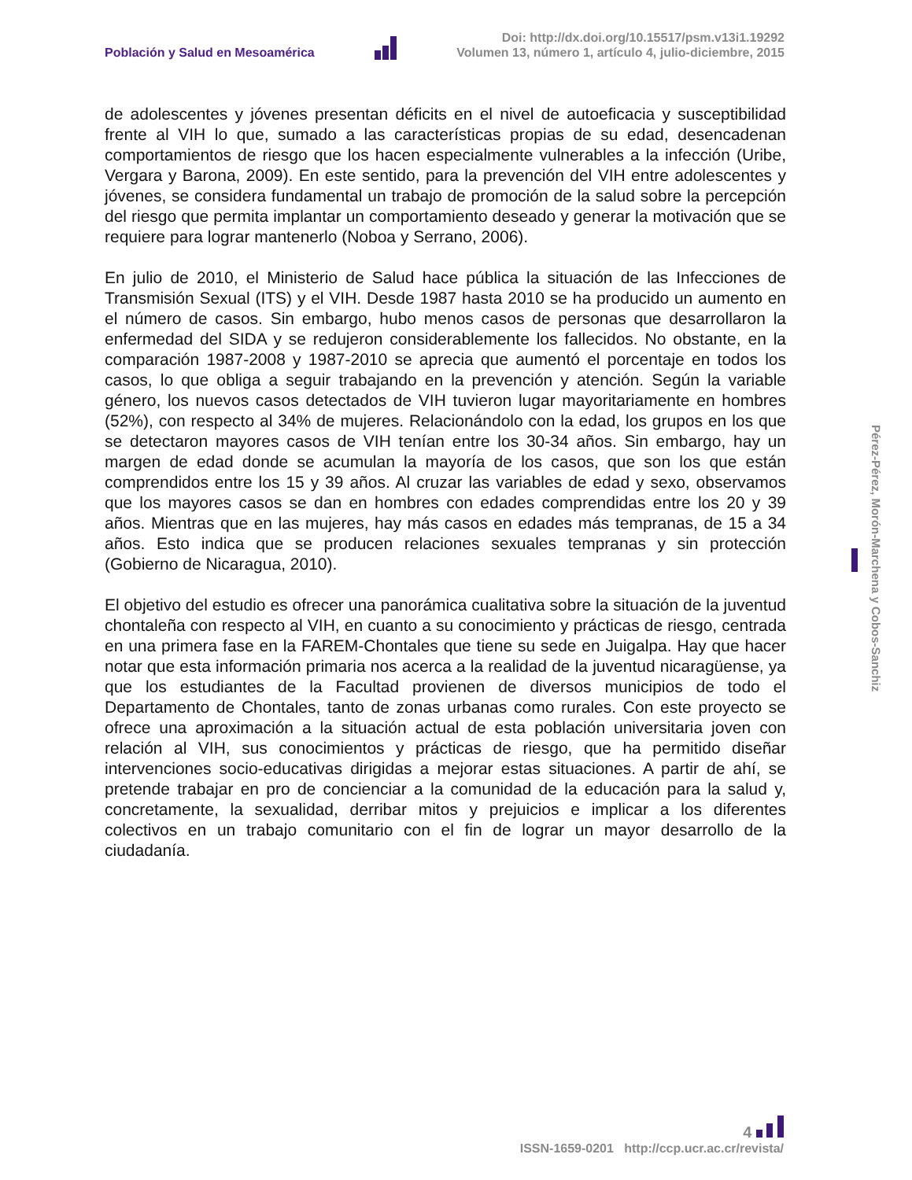Población y Salud en Mesoamérica
Doi: http://dx.doi.org/10.15517/psm.v13i1.19292
Volumen 13, número 1, artículo 4, julio-diciembre, 2015
de adolescentes y jóvenes presentan déficits en el nivel de autoeficacia y susceptibilidad frente al VIH lo que, sumado a las características propias de su edad, desencadenan comportamientos de riesgo que los hacen especialmente vulnerables a la infección (Uribe, Vergara y Barona, 2009). En este sentido, para la prevención del VIH entre adolescentes y jóvenes, se considera fundamental un trabajo de promoción de la salud sobre la percepción del riesgo que permita implantar un comportamiento deseado y generar la motivación que se requiere para lograr mantenerlo (Noboa y Serrano, 2006).
En julio de 2010, el Ministerio de Salud hace pública la situación de las Infecciones de Transmisión Sexual (ITS) y el VIH. Desde 1987 hasta 2010 se ha producido un aumento en el número de casos. Sin embargo, hubo menos casos de personas que desarrollaron la enfermedad del SIDA y se redujeron considerablemente los fallecidos. No obstante, en la comparación 1987-2008 y 1987-2010 se aprecia que aumentó el porcentaje en todos los casos, lo que obliga a seguir trabajando en la prevención y atención. Según la variable género, los nuevos casos detectados de VIH tuvieron lugar mayoritariamente en hombres (52%), con respecto al 34% de mujeres. Relacionándolo con la edad, los grupos en los que se detectaron mayores casos de VIH tenían entre los 30-34 años. Sin embargo, hay un margen de edad donde se acumulan la mayoría de los casos, que son los que están comprendidos entre los 15 y 39 años. Al cruzar las variables de edad y sexo, observamos que los mayores casos se dan en hombres con edades comprendidas entre los 20 y 39 años. Mientras que en las mujeres, hay más casos en edades más tempranas, de 15 a 34 años. Esto indica que se producen relaciones sexuales tempranas y sin protección (Gobierno de Nicaragua, 2010).
El objetivo del estudio es ofrecer una panorámica cualitativa sobre la situación de la juventud chontaleña con respecto al VIH, en cuanto a su conocimiento y prácticas de riesgo, centrada en una primera fase en la FAREM-Chontales que tiene su sede en Juigalpa. Hay que hacer notar que esta información primaria nos acerca a la realidad de la juventud nicaragüense, ya que los estudiantes de la Facultad provienen de diversos municipios de todo el Departamento de Chontales, tanto de zonas urbanas como rurales. Con este proyecto se ofrece una aproximación a la situación actual de esta población universitaria joven con relación al VIH, sus conocimientos y prácticas de riesgo, que ha permitido diseñar intervenciones socio-educativas dirigidas a mejorar estas situaciones. A partir de ahí, se pretende trabajar en pro de concienciar a la comunidad de la educación para la salud y, concretamente, la sexualidad, derribar mitos y prejuicios e implicar a los diferentes colectivos en un trabajo comunitario con el fin de lograr un mayor desarrollo de la ciudadanía.
Pérez-Pérez, Morón-Marchena y Cobos-Sanchiz
4
ISSN-1659-0201 http://ccp.ucr.ac.cr/revista/